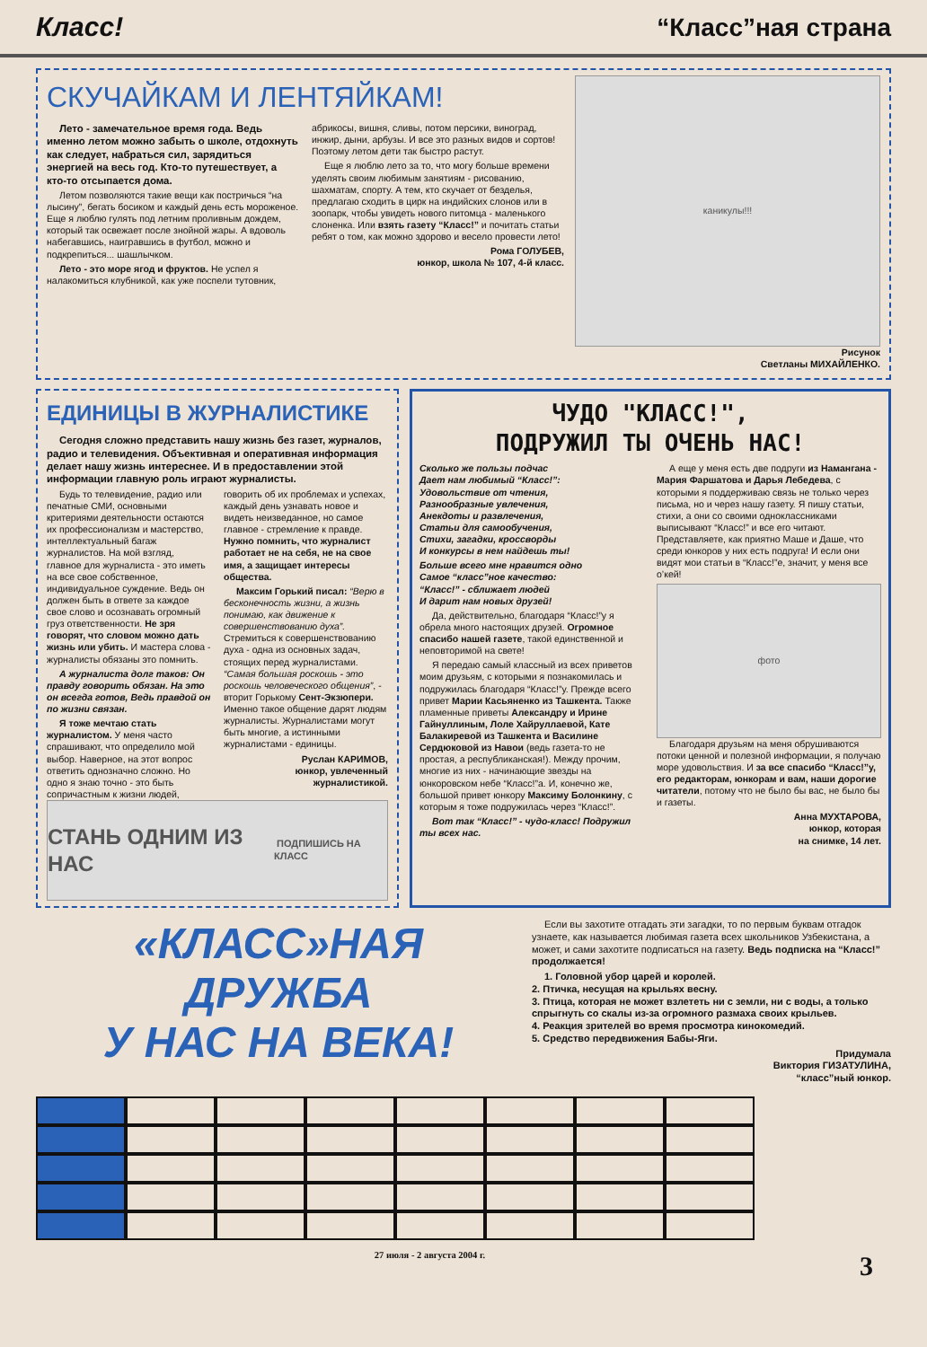Класс! “Класс”ная страна
СКУЧАЙКАМ И ЛЕНТЯЙКАМ!
Лето - замечательное время года. Ведь именно летом можно забыть о школе, отдохнуть как следует, набраться сил, зарядиться энергией на весь год. Кто-то путешествует, а кто-то отсыпается дома.
Летом позволяются такие вещи как постричься “на лысину”, бегать босиком и каждый день есть мороженое. Еще я люблю гулять под летним проливным дождем, который так освежает после знойной жары. А вдоволь набегавшись, наигравшись в футбол, можно и подкрепиться... шашлычком.
Лето - это море ягод и фруктов. Не успел я налакомиться клубникой, как уже поспели тутовник, абрикосы, вишня, сливы, потом персики, виноград, инжир, дыни, арбузы. И все это разных видов и сортов! Поэтому летом дети так быстро растут.
Еще я люблю лето за то, что могу больше времени уделять своим любимым занятиям - рисованию, шахматам, спорту. А тем, кто скучает от безделья, предлагаю сходить в цирк на индийских слонов или в зоопарк, чтобы увидеть нового питомца - маленького слоненка. Или взять газету “Класс!” и почитать статьи ребят о том, как можно здорово и весело провести лето!
Рома ГОЛУБЕВ,
юнкор, школа № 107, 4-й класс.
каникулы!!!
Рисунок
Светланы МИХАЙЛЕНКО.
ЕДИНИЦЫ В ЖУРНАЛИСТИКЕ
Сегодня сложно представить нашу жизнь без газет, журналов, радио и телевидения. Объективная и оперативная информация делает нашу жизнь интереснее. И в предоставлении этой информации главную роль играют журналисты.
Будь то телевидение, радио или печатные СМИ, основными критериями деятельности остаются их профессионализм и мастерство, интеллектуальный багаж журналистов. На мой взгляд, главное для журналиста - это иметь на все свое собственное, индивидуальное суждение. Ведь он должен быть в ответе за каждое свое слово и осознавать огромный груз ответственности. Не зря говорят, что словом можно дать жизнь или убить. И мастера слова - журналисты обязаны это помнить.
А журналиста долг таков: Он правду говорить обязан. На это он всегда готов, Ведь правдой он по жизни связан.
Я тоже мечтаю стать журналистом. У меня часто спрашивают, что определило мой выбор. Наверное, на этот вопрос ответить однозначно сложно. Но одно я знаю точно - это быть сопричастным к жизни людей, говорить об их проблемах и успехах, каждый день узнавать новое и видеть неизведанное, но самое главное - стремление к правде. Нужно помнить, что журналист работает не на себя, не на свое имя, а защищает интересы общества.
Максим Горький писал: “Верю в бесконечность жизни, а жизнь понимаю, как движение к совершенствованию духа”. Стремиться к совершенствованию духа - одна из основных задач, стоящих перед журналистами. “Самая большая роскошь - это роскошь человеческого общения”, - вторит Горькому Сент-Экзюпери. Именно такое общение дарят людям журналисты. Журналистами могут быть многие, а истинными журналистами - единицы.
Руслан КАРИМОВ,
юнкор, увлеченный
журналистикой.
СТАНЬ ОДНИМ ИЗ НАС ПОДПИШИСЬ НА КЛАСС
ЧУДО "КЛАСС!",
ПОДРУЖИЛ ТЫ ОЧЕНЬ НАС!
Сколько же пользы подчас
Дает нам любимый “Класс!”:
Удовольствие от чтения,
Разнообразные увлечения,
Анекдоты и развлечения,
Статьи для самообучения,
Стихи, загадки, кроссворды
И конкурсы в нем найдешь ты!
Больше всего мне нравится одно
Самое “класс”ное качество:
“Класс!” - сближает людей
И дарит нам новых друзей!
Да, действительно, благодаря “Класс!”у я обрела много настоящих друзей. Огромное спасибо нашей газете, такой единственной и неповторимой на свете!
Я передаю самый классный из всех приветов моим друзьям, с которыми я познакомилась и подружилась благодаря “Класс!”у. Прежде всего привет Марии Касьяненко из Ташкента. Также пламенные приветы Александру и Ирине Гайнуллиным, Лоле Хайруллаевой, Кате Балакиревой из Ташкента и Василине Сердюковой из Навои (ведь газета-то не простая, а республиканская!). Между прочим, многие из них - начинающие звезды на юнкоровском небе “Класс!”а. И, конечно же, большой привет юнкору Максиму Болонкину, с которым я тоже подружилась через “Класс!”.
Вот так “Класс!” - чудо-класс! Подружил ты всех нас.
А еще у меня есть две подруги из Намангана - Мария Фаршатова и Дарья Лебедева, с которыми я поддерживаю связь не только через письма, но и через нашу газету. Я пишу статьи, стихи, а они со своими одноклассниками выписывают “Класс!” и все его читают. Представляете, как приятно Маше и Даше, что среди юнкоров у них есть подруга! И если они видят мои статьи в “Класс!”е, значит, у меня все о’кей!
фото
Благодаря друзьям на меня обрушиваются потоки ценной и полезной информации, я получаю море удовольствия. И за все спасибо “Класс!”у, его редакторам, юнкорам и вам, наши дорогие читатели, потому что не было бы вас, не было бы и газеты.
Анна МУХТАРОВА,
юнкор, которая
на снимке, 14 лет.
«КЛАСС»НАЯ
ДРУЖБА
У НАС НА ВЕКА!
Если вы захотите отгадать эти загадки, то по первым буквам отгадок узнаете, как называется любимая газета всех школьников Узбекистана, а может, и сами захотите подписаться на газету. Ведь подписка на “Класс!” продолжается!
1. Головной убор царей и королей.
2. Птичка, несущая на крыльях весну.
3. Птица, которая не может взлететь ни с земли, ни с воды, а только спрыгнуть со скалы из-за огромного размаха своих крыльев.
4. Реакция зрителей во время просмотра кинокомедий.
5. Средство передвижения Бабы-Яги.
Придумала
Виктория ГИЗАТУЛИНА,
“класс”ный юнкор.
27 июля - 2 августа 2004 г. 3